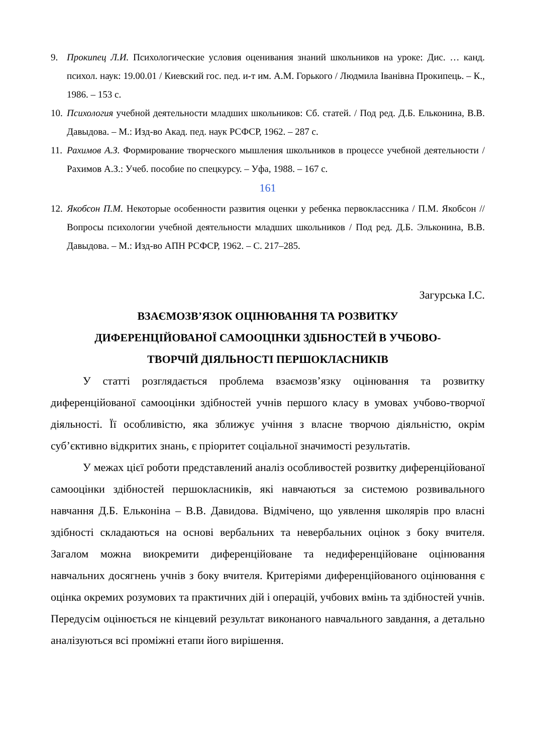9. Прокипец Л.И. Психологические условия оценивания знаний школьников на уроке: Дис. … канд. психол. наук: 19.00.01 / Киевский гос. пед. и-т им. А.М. Горького / Людмила Іванівна Прокипець. – К., 1986. – 153 с.
10. Психология учебной деятельности младших школьников: Сб. статей. / Под ред. Д.Б. Ельконина, В.В. Давыдова. – М.: Изд-во Акад. пед. наук РСФСР, 1962. – 287 с.
11. Рахимов А.З. Формирование творческого мышления школьников в процессе учебной деятельности / Рахимов А.З.: Учеб. пособие по спецкурсу. – Уфа, 1988. – 167 с.
161
12. Якобсон П.М. Некоторые особенности развития оценки у ребенка первоклассника / П.М. Якобсон // Вопросы психологии учебной деятельности младших школьников / Под ред. Д.Б. Элько­нина, В.В. Давыдова. – М.: Изд-во АПН РСФСР, 1962. – С. 217–285.
Загурська І.С.
ВЗАЄМОЗВ’ЯЗОК ОЦІНЮВАННЯ ТА РОЗВИТКУ
ДИФЕРЕНЦІЙОВАНОЇ САМООЦІНКИ ЗДІБНОСТЕЙ В УЧБОВО-
ТВОРЧІЙ ДІЯЛЬНОСТІ ПЕРШОКЛАСНИКІВ
У статті розглядається проблема взаємозв’язку оцінювання та розвитку диференційованої самооцінки здібностей учнів першого класу в умовах учбово-творчої діяльності. Її особливістю, яка зближує учіння з власне творчою діяльністю, окрім суб’єктивно відкритих знань, є пріоритет соціальної значимості результатів.
У межах цієї роботи представлений аналіз особливостей розвитку диференційованої самооцінки здібностей першокласників, які навчаються за системою розвивального навчання Д.Б. Ельконіна – В.В. Давидова. Відмічено, що уявлення школярів про власні здібності складаються на основі вербальних та невербальних оцінок з боку вчителя. Загалом можна виокремити диференційоване та недиференційоване оцінювання навчальних досягнень учнів з боку вчителя. Критеріями диференційованого оцінювання є оцінка окремих розумових та практичних дій і операцій, учбових вмінь та здібностей учнів. Передусім оцінюється не кінцевий результат виконаного навчального завдання, а детально аналізуються всі проміжні етапи його вирішення.